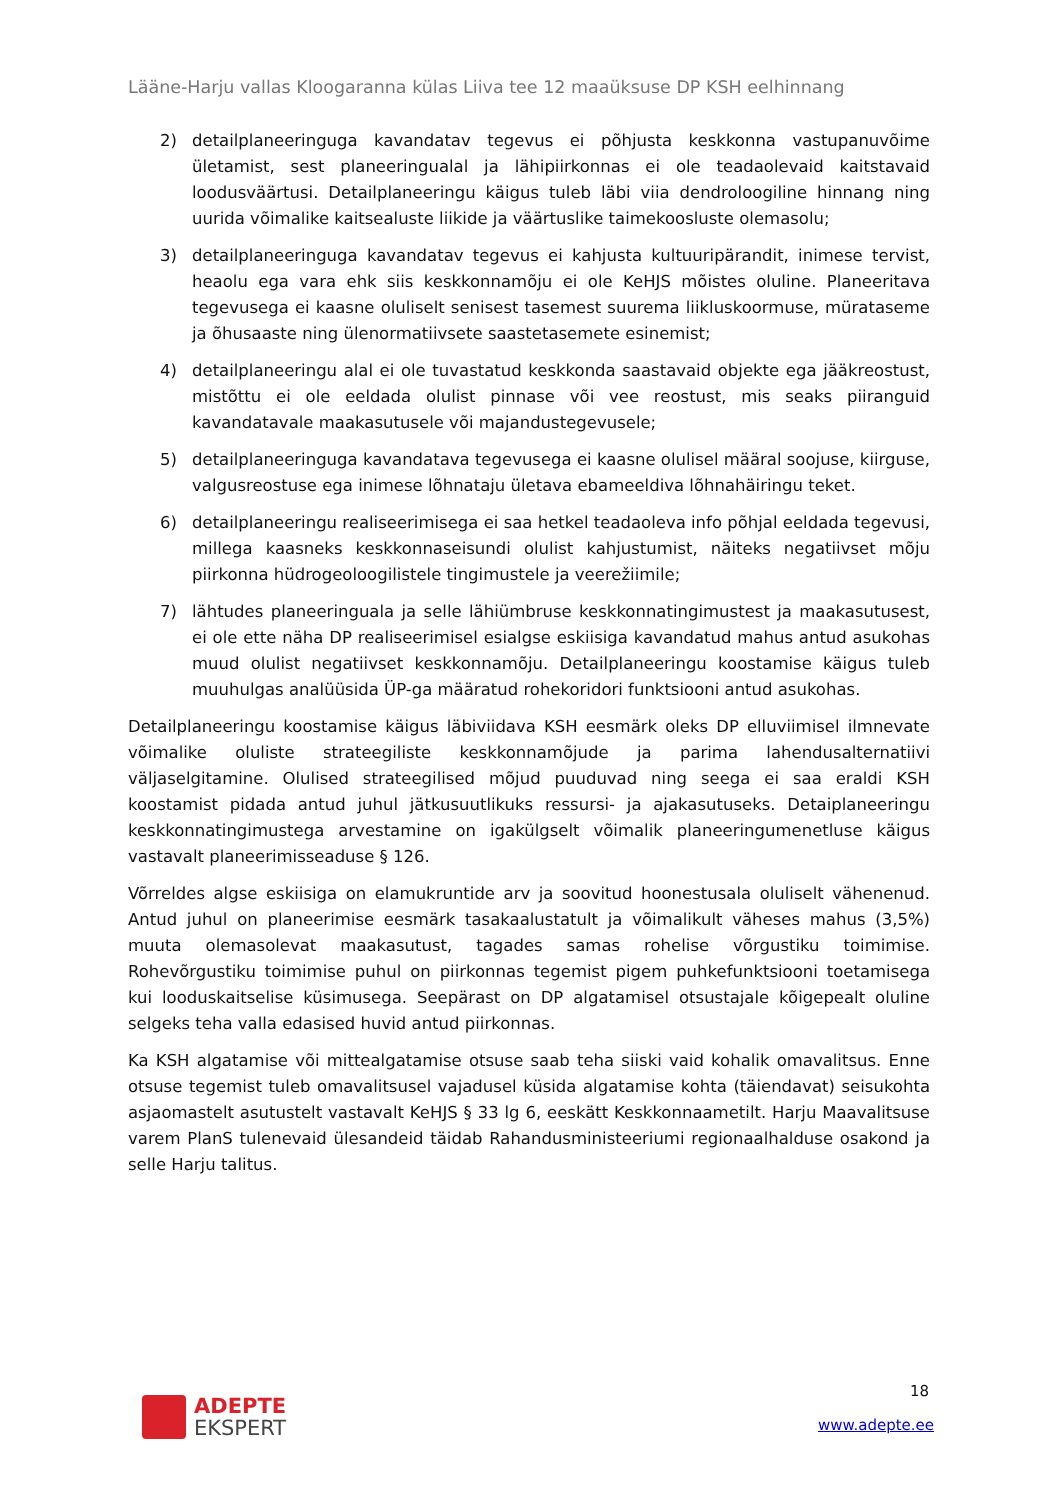Lääne-Harju vallas Kloogaranna külas Liiva tee 12 maaüksuse DP KSH eelhinnang
2) detailplaneeringuga kavandatav tegevus ei põhjusta keskkonna vastupanuvõime ületamist, sest planeeringualal ja lähipiirkonnas ei ole teadaolevaid kaitstavaid loodusväärtusi. Detailplaneeringu käigus tuleb läbi viia dendroloogiline hinnang ning uurida võimalike kaitsealuste liikide ja väärtuslike taimekoosluste olemasolu;
3) detailplaneeringuga kavandatav tegevus ei kahjusta kultuuripärandit, inimese tervist, heaolu ega vara ehk siis keskkonnamõju ei ole KeHJS mõistes oluline. Planeeritava tegevusega ei kaasne oluliselt senisest tasemest suurema liikluskoormuse, mürataseme ja õhusaaste ning ülenormatiivsete saastetasemete esinemist;
4) detailplaneeringu alal ei ole tuvastatud keskkonda saastavaid objekte ega jääkreostust, mistõttu ei ole eeldada olulist pinnase või vee reostust, mis seaks piiranguid kavandatavale maakasutusele või majandustegevusele;
5) detailplaneeringuga kavandatava tegevusega ei kaasne olulisel määral soojuse, kiirguse, valgusreostuse ega inimese lõhnataju ületava ebameeldiva lõhnahäiringu teket.
6) detailplaneeringu realiseerimisega ei saa hetkel teadaoleva info põhjal eeldada tegevusi, millega kaasneks keskkonnaseisundi olulist kahjustumist, näiteks negatiivset mõju piirkonna hüdrogeoloogilistele tingimustele ja veerežiimile;
7) lähtudes planeeringuala ja selle lähiümbruse keskkonnatingimustest ja maakasutusest, ei ole ette näha DP realiseerimisel esialgse eskiisiga kavandatud mahus antud asukohas muud olulist negatiivset keskkonnamõju. Detailplaneeringu koostamise käigus tuleb muuhulgas analüüsida ÜP-ga määratud rohekoridori funktsiooni antud asukohas.
Detailplaneeringu koostamise käigus läbiviidava KSH eesmärk oleks DP elluviimisel ilmnevate võimalike oluliste strateegiliste keskkonnamõjude ja parima lahendusalternatiivi väljaselgitamine. Olulised strateegilised mõjud puuduvad ning seega ei saa eraldi KSH koostamist pidada antud juhul jätkusuutlikuks ressursi- ja ajakasutuseks. Detaiplaneeringu keskkonnatingimustega arvestamine on igakülgselt võimalik planeeringumenetluse käigus vastavalt planeerimisseaduse § 126.
Võrreldes algse eskiisiga on elamukruntide arv ja soovitud hoonestusala oluliselt vähenenud. Antud juhul on planeerimise eesmärk tasakaalustatult ja võimalikult väheses mahus (3,5%) muuta olemasolevat maakasutust, tagades samas rohelise võrgustiku toimimise. Rohevõrgustiku toimimise puhul on piirkonnas tegemist pigem puhkefunktsiooni toetamisega kui looduskaitselise küsimusega. Seepärast on DP algatamisel otsustajale kõigepealt oluline selgeks teha valla edasised huvid antud piirkonnas.
Ka KSH algatamise või mittealgatamise otsuse saab teha siiski vaid kohalik omavalitsus. Enne otsuse tegemist tuleb omavalitsusel vajadusel küsida algatamise kohta (täiendavat) seisukohta asjaomastelt asutustelt vastavalt KeHJS § 33 lg 6, eeskätt Keskkonnaametilt. Harju Maavalitsuse varem PlanS tulenevaid ülesandeid täidab Rahandusministeeriumi regionaalhalduse osakond ja selle Harju talitus.
ADEPTE
EKSPERT
18
www.adepte.ee